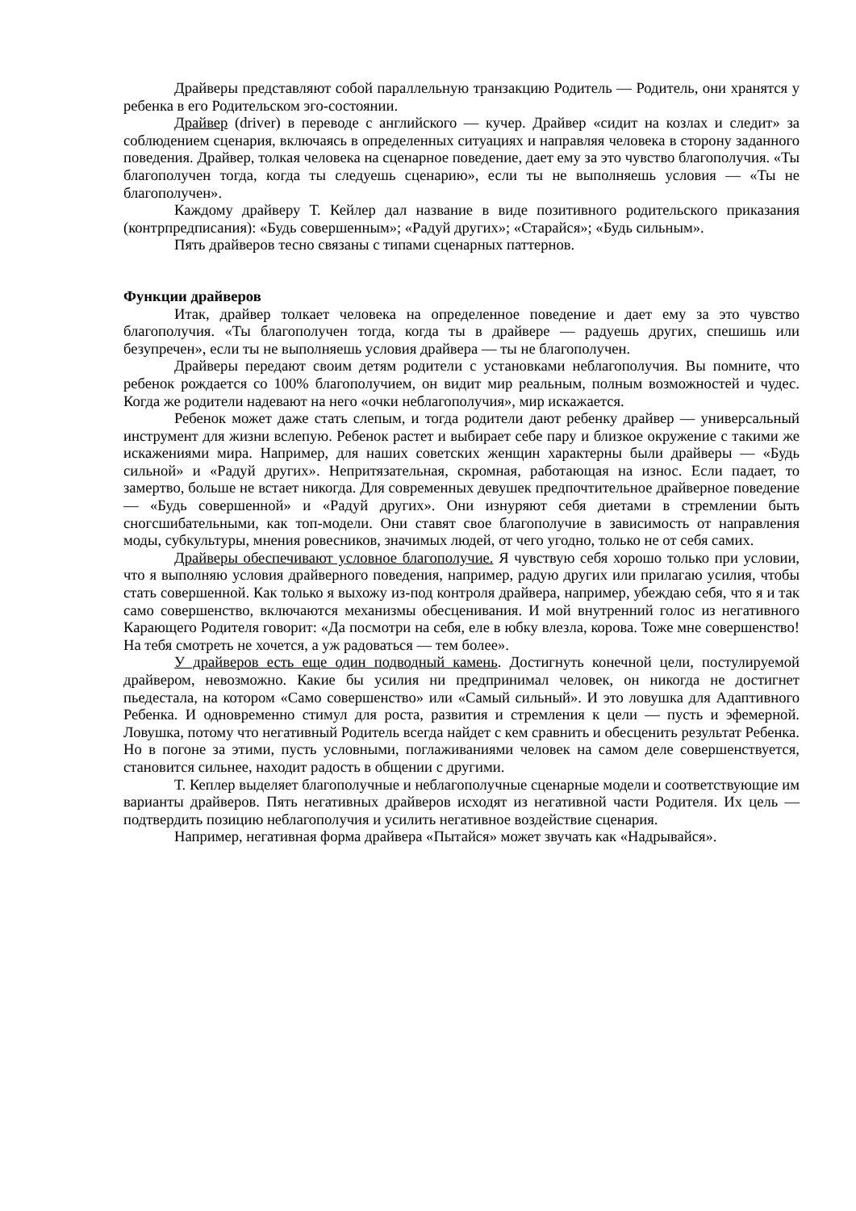Драйверы представляют собой параллельную транзакцию Родитель — Родитель, они хранятся у ребенка в его Родительском эго-состоянии.
Драйвер (driver) в переводе с английского — кучер. Драйвер «сидит на козлах и следит» за соблюдением сценария, включаясь в определенных ситуациях и направляя человека в сторону заданного поведения. Драйвер, толкая человека на сценарное поведение, дает ему за это чувство благополучия. «Ты благополучен тогда, когда ты следуешь сценарию», если ты не выполняешь условия — «Ты не благополучен».
Каждому драйверу Т. Кейлер дал название в виде позитивного родительского приказания (контрпредписания): «Будь совершенным»; «Радуй других»; «Старайся»; «Будь сильным».
Пять драйверов тесно связаны с типами сценарных паттернов.
Функции драйверов
Итак, драйвер толкает человека на определенное поведение и дает ему за это чувство благополучия. «Ты благополучен тогда, когда ты в драйвере — радуешь других, спешишь или безупречен», если ты не выполняешь условия драйвера — ты не благополучен.
Драйверы передают своим детям родители с установками неблагополучия. Вы помните, что ребенок рождается со 100% благополучием, он видит мир реальным, полным возможностей и чудес. Когда же родители надевают на него «очки неблагополучия», мир искажается.
Ребенок может даже стать слепым, и тогда родители дают ребенку драйвер — универсальный инструмент для жизни вслепую. Ребенок растет и выбирает себе пару и близкое окружение с такими же искажениями мира. Например, для наших советских женщин характерны были драйверы — «Будь сильной» и «Радуй других». Непритязательная, скромная, работающая на износ. Если падает, то замертво, больше не встает никогда. Для современных девушек предпочтительное драйверное поведение — «Будь совершенной» и «Радуй других». Они изнуряют себя диетами в стремлении быть сногсшибательными, как топ-модели. Они ставят свое благополучие в зависимость от направления моды, субкультуры, мнения ровесников, значимых людей, от чего угодно, только не от себя самих.
Драйверы обеспечивают условное благополучие. Я чувствую себя хорошо только при условии, что я выполняю условия драйверного поведения, например, радую других или прилагаю усилия, чтобы стать совершенной. Как только я выхожу из-под контроля драйвера, например, убеждаю себя, что я и так само совершенство, включаются механизмы обесценивания. И мой внутренний голос из негативного Карающего Родителя говорит: «Да посмотри на себя, еле в юбку влезла, корова. Тоже мне совершенство! На тебя смотреть не хочется, а уж радоваться — тем более».
У драйверов есть еще один подводный камень. Достигнуть конечной цели, постулируемой драйвером, невозможно. Какие бы усилия ни предпринимал человек, он никогда не достигнет пьедестала, на котором «Само совершенство» или «Самый сильный». И это ловушка для Адаптивного Ребенка. И одновременно стимул для роста, развития и стремления к цели — пусть и эфемерной. Ловушка, потому что негативный Родитель всегда найдет с кем сравнить и обесценить результат Ребенка. Но в погоне за этими, пусть условными, поглаживаниями человек на самом деле совершенствуется, становится сильнее, находит радость в общении с другими.
Т. Кеплер выделяет благополучные и неблагополучные сценарные модели и соответствующие им варианты драйверов. Пять негативных драйверов исходят из негативной части Родителя. Их цель — подтвердить позицию неблагополучия и усилить негативное воздействие сценария.
Например, негативная форма драйвера «Пытайся» может звучать как «Надрывайся».